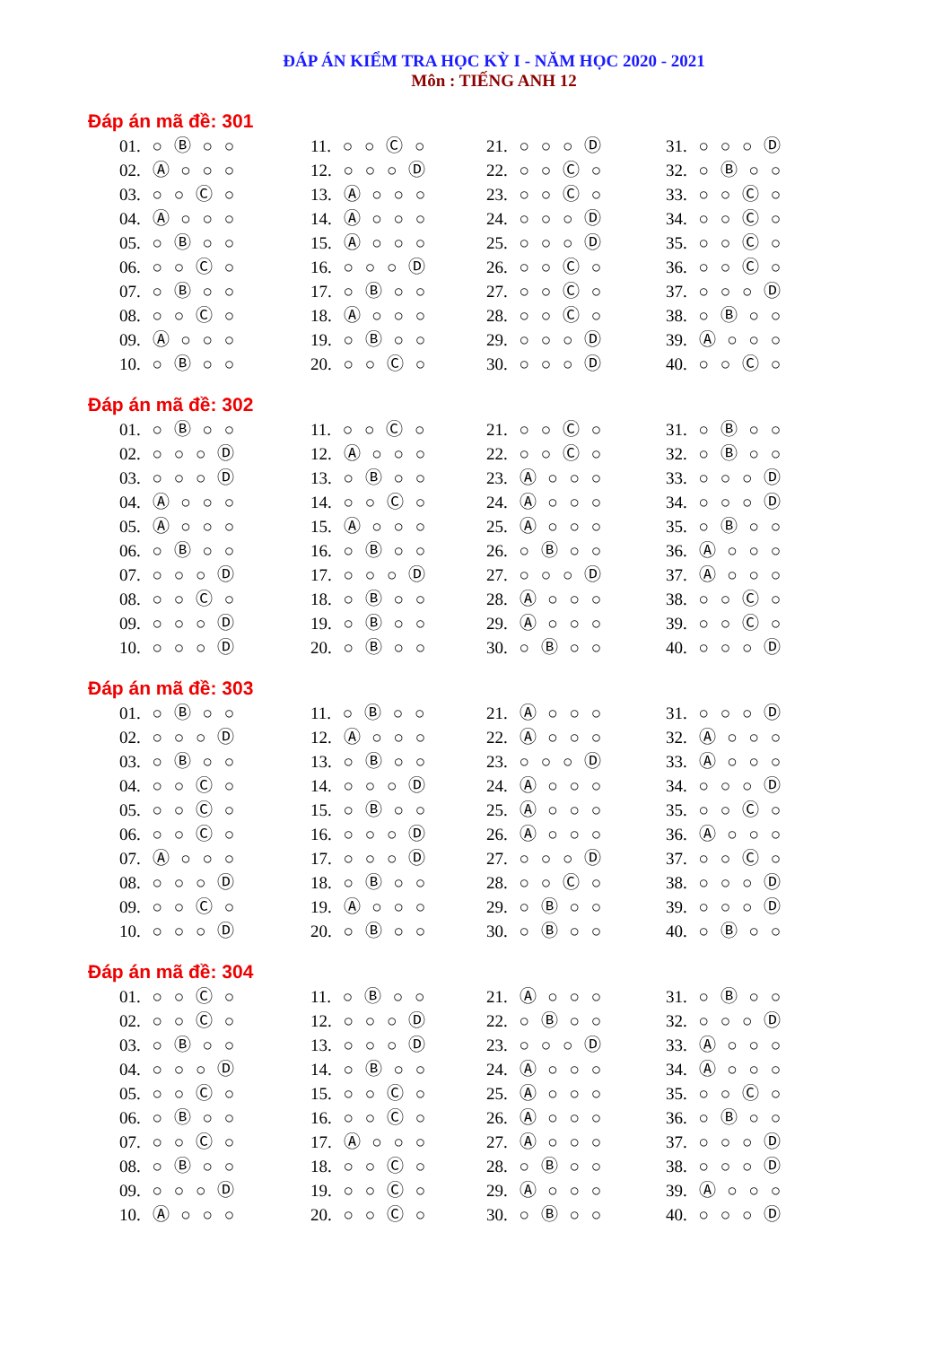ĐÁP ÁN KIỂM TRA HỌC KỲ I - NĂM HỌC 2020 - 2021
Môn : TIẾNG ANH 12
Đáp án mã đề: 301
| 01. ○ Ⓑ ○ ○ | 11. ○ ○ Ⓒ ○ | 21. ○ ○ ○ Ⓓ | 31. ○ ○ ○ Ⓓ |
| 02. Ⓐ ○ ○ ○ | 12. ○ ○ ○ Ⓓ | 22. ○ ○ Ⓒ ○ | 32. ○ Ⓑ ○ ○ |
| 03. ○ ○ Ⓒ ○ | 13. Ⓐ ○ ○ ○ | 23. ○ ○ Ⓒ ○ | 33. ○ ○ Ⓒ ○ |
| 04. Ⓐ ○ ○ ○ | 14. Ⓐ ○ ○ ○ | 24. ○ ○ ○ Ⓓ | 34. ○ ○ Ⓒ ○ |
| 05. ○ Ⓑ ○ ○ | 15. Ⓐ ○ ○ ○ | 25. ○ ○ ○ Ⓓ | 35. ○ ○ Ⓒ ○ |
| 06. ○ ○ Ⓒ ○ | 16. ○ ○ ○ Ⓓ | 26. ○ ○ Ⓒ ○ | 36. ○ ○ Ⓒ ○ |
| 07. ○ Ⓑ ○ ○ | 17. ○ Ⓑ ○ ○ | 27. ○ ○ Ⓒ ○ | 37. ○ ○ ○ Ⓓ |
| 08. ○ ○ Ⓒ ○ | 18. Ⓐ ○ ○ ○ | 28. ○ ○ Ⓒ ○ | 38. ○ Ⓑ ○ ○ |
| 09. Ⓐ ○ ○ ○ | 19. ○ Ⓑ ○ ○ | 29. ○ ○ ○ Ⓓ | 39. Ⓐ ○ ○ ○ |
| 10. ○ Ⓑ ○ ○ | 20. ○ ○ Ⓒ ○ | 30. ○ ○ ○ Ⓓ | 40. ○ ○ Ⓒ ○ |
Đáp án mã đề: 302
| 01. ○ Ⓑ ○ ○ | 11. ○ ○ Ⓒ ○ | 21. ○ ○ Ⓒ ○ | 31. ○ Ⓑ ○ ○ |
| 02. ○ ○ ○ Ⓓ | 12. Ⓐ ○ ○ ○ | 22. ○ ○ Ⓒ ○ | 32. ○ Ⓑ ○ ○ |
| 03. ○ ○ ○ Ⓓ | 13. ○ Ⓑ ○ ○ | 23. Ⓐ ○ ○ ○ | 33. ○ ○ ○ Ⓓ |
| 04. Ⓐ ○ ○ ○ | 14. ○ ○ Ⓒ ○ | 24. Ⓐ ○ ○ ○ | 34. ○ ○ ○ Ⓓ |
| 05. Ⓐ ○ ○ ○ | 15. Ⓐ ○ ○ ○ | 25. Ⓐ ○ ○ ○ | 35. ○ Ⓑ ○ ○ |
| 06. ○ Ⓑ ○ ○ | 16. ○ Ⓑ ○ ○ | 26. ○ Ⓑ ○ ○ | 36. Ⓐ ○ ○ ○ |
| 07. ○ ○ ○ Ⓓ | 17. ○ ○ ○ Ⓓ | 27. ○ ○ ○ Ⓓ | 37. Ⓐ ○ ○ ○ |
| 08. ○ ○ Ⓒ ○ | 18. ○ Ⓑ ○ ○ | 28. Ⓐ ○ ○ ○ | 38. ○ ○ Ⓒ ○ |
| 09. ○ ○ ○ Ⓓ | 19. ○ Ⓑ ○ ○ | 29. Ⓐ ○ ○ ○ | 39. ○ ○ Ⓒ ○ |
| 10. ○ ○ ○ Ⓓ | 20. ○ Ⓑ ○ ○ | 30. ○ Ⓑ ○ ○ | 40. ○ ○ ○ Ⓓ |
Đáp án mã đề: 303
| 01. ○ Ⓑ ○ ○ | 11. ○ Ⓑ ○ ○ | 21. Ⓐ ○ ○ ○ | 31. ○ ○ ○ Ⓓ |
| 02. ○ ○ ○ Ⓓ | 12. Ⓐ ○ ○ ○ | 22. Ⓐ ○ ○ ○ | 32. Ⓐ ○ ○ ○ |
| 03. ○ Ⓑ ○ ○ | 13. ○ Ⓑ ○ ○ | 23. ○ ○ ○ Ⓓ | 33. Ⓐ ○ ○ ○ |
| 04. ○ ○ Ⓒ ○ | 14. ○ ○ ○ Ⓓ | 24. Ⓐ ○ ○ ○ | 34. ○ ○ ○ Ⓓ |
| 05. ○ ○ Ⓒ ○ | 15. ○ Ⓑ ○ ○ | 25. Ⓐ ○ ○ ○ | 35. ○ ○ Ⓒ ○ |
| 06. ○ ○ Ⓒ ○ | 16. ○ ○ ○ Ⓓ | 26. Ⓐ ○ ○ ○ | 36. Ⓐ ○ ○ ○ |
| 07. Ⓐ ○ ○ ○ | 17. ○ ○ ○ Ⓓ | 27. ○ ○ ○ Ⓓ | 37. ○ ○ Ⓒ ○ |
| 08. ○ ○ ○ Ⓓ | 18. ○ Ⓑ ○ ○ | 28. ○ ○ Ⓒ ○ | 38. ○ ○ ○ Ⓓ |
| 09. ○ ○ Ⓒ ○ | 19. Ⓐ ○ ○ ○ | 29. ○ Ⓑ ○ ○ | 39. ○ ○ ○ Ⓓ |
| 10. ○ ○ ○ Ⓓ | 20. ○ Ⓑ ○ ○ | 30. ○ Ⓑ ○ ○ | 40. ○ Ⓑ ○ ○ |
Đáp án mã đề: 304
| 01. ○ ○ Ⓒ ○ | 11. ○ Ⓑ ○ ○ | 21. Ⓐ ○ ○ ○ | 31. ○ Ⓑ ○ ○ |
| 02. ○ ○ Ⓒ ○ | 12. ○ ○ ○ Ⓓ | 22. ○ Ⓑ ○ ○ | 32. ○ ○ ○ Ⓓ |
| 03. ○ Ⓑ ○ ○ | 13. ○ ○ ○ Ⓓ | 23. ○ ○ ○ Ⓓ | 33. Ⓐ ○ ○ ○ |
| 04. ○ ○ ○ Ⓓ | 14. ○ Ⓑ ○ ○ | 24. Ⓐ ○ ○ ○ | 34. Ⓐ ○ ○ ○ |
| 05. ○ ○ Ⓒ ○ | 15. ○ ○ Ⓒ ○ | 25. Ⓐ ○ ○ ○ | 35. ○ ○ Ⓒ ○ |
| 06. ○ Ⓑ ○ ○ | 16. ○ ○ Ⓒ ○ | 26. Ⓐ ○ ○ ○ | 36. ○ Ⓑ ○ ○ |
| 07. ○ ○ Ⓒ ○ | 17. Ⓐ ○ ○ ○ | 27. Ⓐ ○ ○ ○ | 37. ○ ○ ○ Ⓓ |
| 08. ○ Ⓑ ○ ○ | 18. ○ ○ Ⓒ ○ | 28. ○ Ⓑ ○ ○ | 38. ○ ○ ○ Ⓓ |
| 09. ○ ○ ○ Ⓓ | 19. ○ ○ Ⓒ ○ | 29. Ⓐ ○ ○ ○ | 39. Ⓐ ○ ○ ○ |
| 10. Ⓐ ○ ○ ○ | 20. ○ ○ Ⓒ ○ | 30. ○ Ⓑ ○ ○ | 40. ○ ○ ○ Ⓓ |